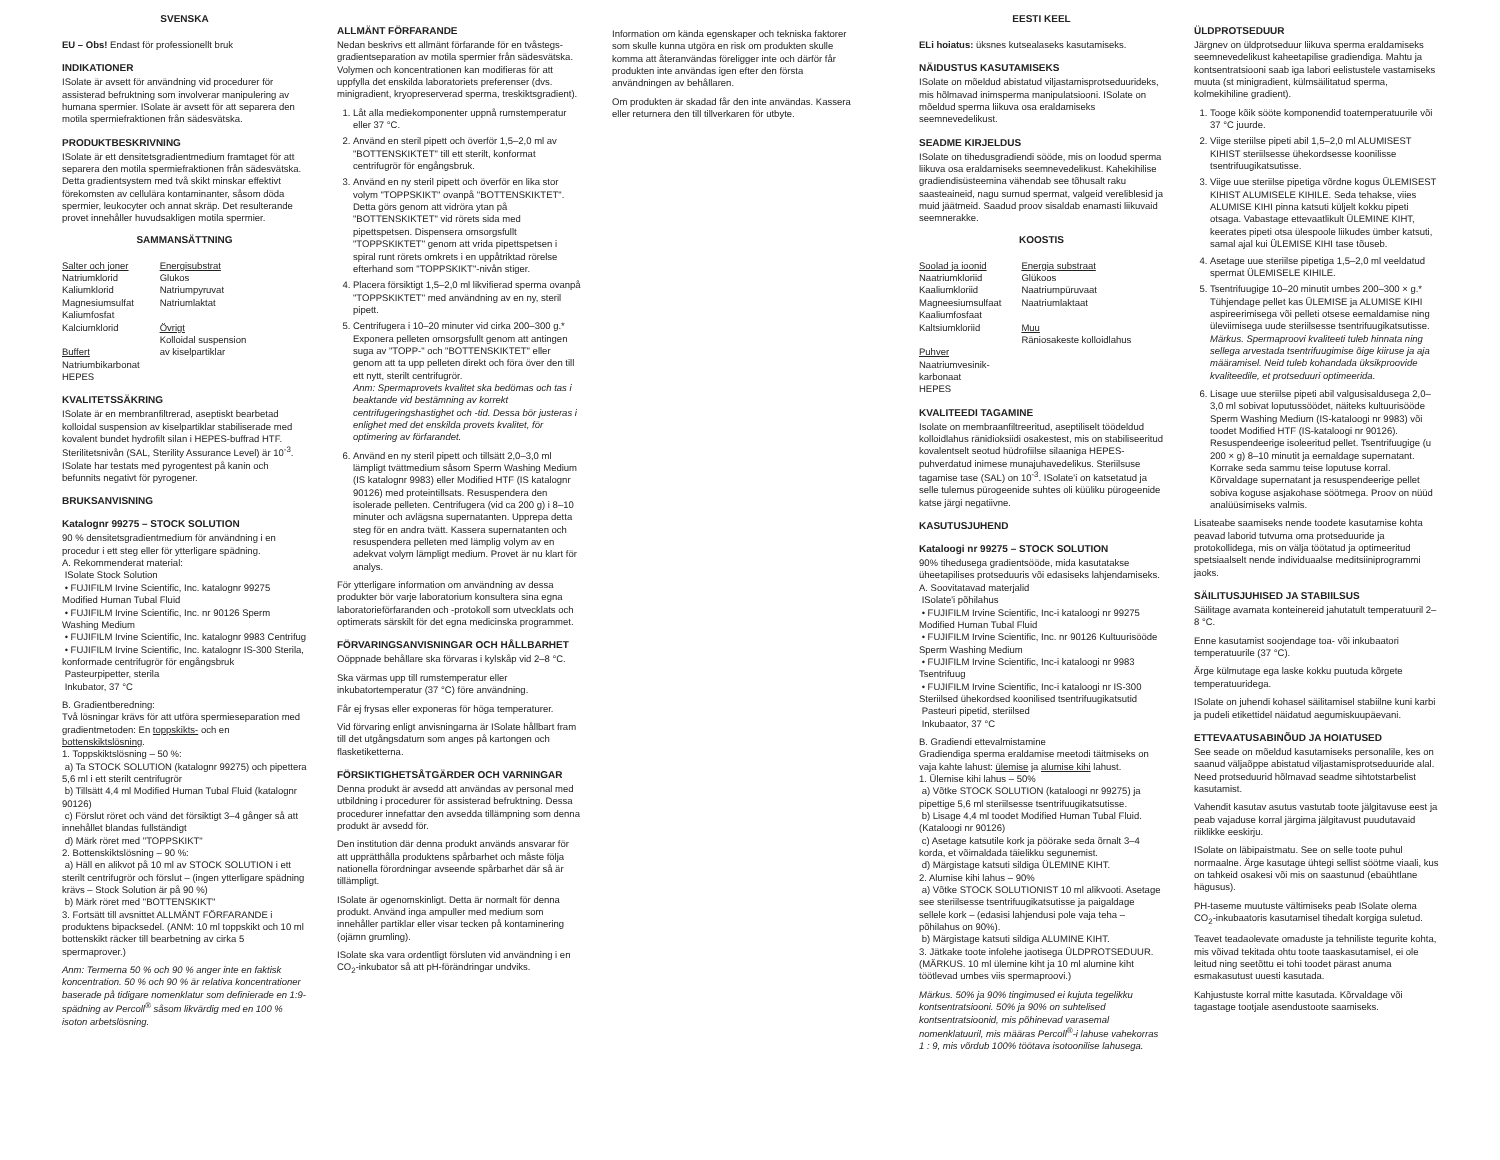SVENSKA
EU – Obs! Endast för professionellt bruk
INDIKATIONER
ISolate är avsett för användning vid procedurer för assisterad befruktning som involverar manipulering av humana spermier. ISolate är avsett för att separera den motila spermiefraktionen från sädesvätska.
PRODUKTBESKRIVNING
ISolate är ett densitetsgradientmedium framtaget för att separera den motila spermiefraktionen från sädesvätska. Detta gradientsystem med två skikt minskar effektivt förekomsten av cellulära kontaminanter, såsom döda spermier, leukocyter och annat skräp. Det resulterande provet innehåller huvudsakligen motila spermier.
SAMMANSÄTTNING
Salter och joner
Natriumklorid
Kaliumklorid
Magnesiumsulfat
Kaliumfosfat
Kalciumklorid
Buffert
Natriumbikarbonat
HEPES
Energisubstrat
Glukos
Natriumpyruvat
Natriumlaktat
Övrigt
Kolloidal suspension
av kiselpartiklar
KVALITETSSÄKRING
ISolate är en membranfiltrerad, aseptiskt bearbetad kolloidal suspension av kiselpartiklar stabiliserade med kovalent bundet hydrofilt silan i HEPES-buffrad HTF. Sterilitetsnivån (SAL, Sterility Assurance Level) är 10<sup>-3</sup>. ISolate har testats med pyrogentest på kanin och befunnits negativt för pyrogener.
BRUKSANVISNING
Katalognr 99275 – STOCK SOLUTION
90 % densitetsgradientmedium för användning i en procedur i ett steg eller för ytterligare spädning.
A. Rekommenderat material:
ISolate Stock Solution
• FUJIFILM Irvine Scientific, Inc. katalognr 99275 Modified Human Tubal Fluid
• FUJIFILM Irvine Scientific, Inc. nr 90126 Sperm Washing Medium
• FUJIFILM Irvine Scientific, Inc. katalognr 9983 Centrifug
• FUJIFILM Irvine Scientific, Inc. katalognr IS-300 Sterila, konformade centrifugrör för engångsbruk
Pasteurpipetter, sterila
Inkubator, 37 °C
B. Gradientberedning:
Två lösningar krävs för att utföra spermieseparation med gradientmetoden: En toppskikts- och en bottenskiktslösning.
1. Toppskiktslösning – 50 %:
a) Ta STOCK SOLUTION (katalognr 99275) och pipettera 5,6 ml i ett sterilt centrifugrör
b) Tillsätt 4,4 ml Modified Human Tubal Fluid (katalognr 90126)
c) Förslut röret och vänd det försiktigt 3–4 gånger så att innehållet blandas fullständigt
d) Märk röret med "TOPPSKIKT"
2. Bottenskiktslösning – 90 %:
a) Häll en alikvot på 10 ml av STOCK SOLUTION i ett sterilt centrifugrör och förslut – (ingen ytterligare spädning krävs – Stock Solution är på 90 %)
b) Märk röret med "BOTTENSKIKT"
3. Fortsätt till avsnittet ALLMÄNT FÖRFARANDE i produktens bipacksedel. (ANM: 10 ml toppskikt och 10 ml bottenskikt räcker till bearbetning av cirka 5 spermaprover.)
Anm: Termerna 50 % och 90 % anger inte en faktisk koncentration. 50 % och 90 % är relativa koncentrationer baserade på tidigare nomenklatur som definierade en 1:9-spädning av Percoll<sup>®</sup> såsom likvärdig med en 100 % isoton arbetslösning.
ALLMÄNT FÖRFARANDE
Nedan beskrivs ett allmänt förfarande för en tvåstegs-gradientseparation av motila spermier från sädesvätska. Volymen och koncentrationen kan modifieras för att uppfylla det enskilda laboratoriets preferenser (dvs. minigradient, kryopreserverad sperma, treskiktsgradient).
1. Låt alla mediekomponenter uppnå rumstemperatur eller 37 °C.
2. Använd en steril pipett och överför 1,5–2,0 ml av "BOTTENSKIKTET" till ett sterilt, konformat centrifugrör för engångsbruk.
3. Använd en ny steril pipett och överför en lika stor volym "TOPPSKIKT" ovanpå "BOTTENSKIKTET". Detta görs genom att vidröra ytan på "BOTTENSKIKTET" vid rörets sida med pipettspetsen. Dispensera omsorgsfullt "TOPPSKIKTET" genom att vrida pipettspetsen i spiral runt rörets omkrets i en uppåtriktad rörelse efterhand som "TOPPSKIKT"-nivån stiger.
4. Placera försiktigt 1,5–2,0 ml likvifierad sperma ovanpå "TOPPSKIKTET" med användning av en ny, steril pipett.
5. Centrifugera i 10–20 minuter vid cirka 200–300 g.* Exponera pelleten omsorgsfullt genom att antingen suga av "TOPP-" och "BOTTENSKIKTET" eller genom att ta upp pelleten direkt och föra över den till ett nytt, sterilt centrifugrör.
Anm: Spermaprovets kvalitet ska bedömas och tas i beaktande vid bestämning av korrekt centrifugeringshastighet och -tid. Dessa bör justeras i enlighet med det enskilda provets kvalitet, för optimering av förfarandet.
6. Använd en ny steril pipett och tillsätt 2,0–3,0 ml lämpligt tvättmedium såsom Sperm Washing Medium (IS katalognr 9983) eller Modified HTF (IS katalognr 90126) med proteintillsats. Resuspendera den isolerade pelleten. Centrifugera (vid ca 200 g) i 8–10 minuter och avlägsna supernatanten. Upprepa detta steg för en andra tvätt. Kassera supernatanten och resuspendera pelleten med lämplig volym av en adekvat volym lämpligt medium. Provet är nu klart för analys.
För ytterligare information om användning av dessa produkter bör varje laboratorium konsultera sina egna laboratorieförfaranden och -protokoll som utvecklats och optimerats särskilt för det egna medicinska programmet.
FÖRVARINGSANVISNINGAR OCH HÅLLBARHET
Oöppnade behållare ska förvaras i kylskåp vid 2–8 °C.
Ska värmas upp till rumstemperatur eller inkubatortemperatur (37 °C) före användning.
Får ej frysas eller exponeras för höga temperaturer.
Vid förvaring enligt anvisningarna är ISolate hållbart fram till det utgångsdatum som anges på kartongen och flasketiketterna.
FÖRSIKTIGHETSÅTGÄRDER OCH VARNINGAR
Denna produkt är avsedd att användas av personal med utbildning i procedurer för assisterad befruktning. Dessa procedurer innefattar den avsedda tillämpning som denna produkt är avsedd för.
Den institution där denna produkt används ansvarar för att upprätthålla produktens spårbarhet och måste följa nationella förordningar avseende spårbarhet där så är tillämpligt.
ISolate är ogenomskinligt. Detta är normalt för denna produkt. Använd inga ampuller med medium som innehåller partiklar eller visar tecken på kontaminering (ojämn grumling).
ISolate ska vara ordentligt försluten vid användning i en CO<sub>2</sub>-inkubator så att pH-förändringar undviks.
Information om kända egenskaper och tekniska faktorer som skulle kunna utgöra en risk om produkten skulle komma att återanvändas föreligger inte och därför får produkten inte användas igen efter den första användningen av behållaren.
Om produkten är skadad får den inte användas. Kassera eller returnera den till tillverkaren för utbyte.
EESTI KEEL
ELi hoiatus: üksnes kutsealaseks kasutamiseks.
NÄIDUSTUS KASUTAMISEKS
ISolate on mõeldud abistatud viljastamisprotseduurideks, mis hõlmavad inimsperma manipulatsiooni. ISolate on mõeldud sperma liikuva osa eraldamiseks seemnevedelikust.
SEADME KIRJELDUS
ISolate on tihedusgradiendi sööde, mis on loodud sperma liikuva osa eraldamiseks seemnevedelikust. Kahekihilise gradiendisüsteemina vähendab see tõhusalt raku saasteaineid, nagu surnud spermat, valgeid vereliblesid ja muid jäätmeid. Saadud proov sisaldab enamasti liikuvaid seemnerakke.
KOOSTIS
Soolad ja ioonid
Naatriumkloriid
Kaaliumkloriid
Magneesiumsulfaat
Kaaliumfosfaat
Kaltsiumkloriid
Puhver
Naatriumvesinik-
karbonaat
HEPES
Energia substraat
Glükoos
Naatriumpüruvaat
Naatriumlaktaat
Muu
Räniosakeste kolloidlahus
KVALITEEDI TAGAMINE
Isolate on membraanfiltreeritud, aseptiliselt töödeldud kolloidlahus ränidioksiidi osakestest, mis on stabiliseeritud kovalentselt seotud hüdrofiilse silaaniga HEPES-puhverdatud inimese munajuhavedelikus. Steriilsuse tagamise tase (SAL) on 10<sup>-3</sup>. ISolate'i on katsetatud ja selle tulemus pürogeenide suhtes oli küüliku pürogeenide katse järgi negatiivne.
KASUTUSJUHEND
Kataloogi nr 99275 – STOCK SOLUTION
90% tihedusega gradientsööde, mida kasutatakse üheetapilises protseduuris või edasiseks lahjendamiseks.
A. Soovitatavad materjalid
ISolate'i põhilahus
• FUJIFILM Irvine Scientific, Inc-i kataloogi nr 99275 Modified Human Tubal Fluid
• FUJIFILM Irvine Scientific, Inc. nr 90126 Kultuurisööde Sperm Washing Medium
• FUJIFILM Irvine Scientific, Inc-i kataloogi nr 9983 Tsentrifuug
• FUJIFILM Irvine Scientific, Inc-i kataloogi nr IS-300 Steriilsed ühekordsed koonilised tsentrifuugikatsutid
Pasteuri pipetid, steriilsed
Inkubaator, 37 °C
B. Gradiendi ettevalmistamine
Gradiendiga sperma eraldamise meetodi täitmiseks on vaja kahte lahust: ülemise ja alumise kihi lahust.
1. Ülemise kihi lahus – 50%
a) Võtke STOCK SOLUTION (kataloogi nr 99275) ja pipettige 5,6 ml steriilsesse tsentrifuugikatsutisse.
b) Lisage 4,4 ml toodet Modified Human Tubal Fluid. (Kataloogi nr 90126)
c) Asetage katsutile kork ja pöörake seda õrnalt 3–4 korda, et võimaldada täielikku segunemist.
d) Märgistage katsuti sildiga ÜLEMINE KIHT.
2. Alumise kihi lahus – 90%
a) Võtke STOCK SOLUTIONIST 10 ml alikvooti. Asetage see steriilsesse tsentrifuugikatsutisse ja paigaldage sellele kork – (edasisi lahjendusi pole vaja teha – põhilahus on 90%).
b) Märgistage katsuti sildiga ALUMINE KIHT.
3. Jätkake toote infolehe jaotisega ÜLDPROTSEDUUR. (MÄRKUS. 10 ml ülemine kiht ja 10 ml alumine kiht töötlevad umbes viis spermaproovi.)
Märkus. 50% ja 90% tingimused ei kujuta tegelikku kontsentratsiooni. 50% ja 90% on suhtelised kontsentratsioonid, mis põhinevad varasemal nomenklatuuril, mis määras Percoll<sup>®</sup>-i lahuse vahekorras 1 : 9, mis võrdub 100% töötava isotoonilise lahusega.
ÜLDPROTSEDUUR
Järgnev on üldprotseduur liikuva sperma eraldamiseks seemnevedelikust kaheetapilise gradiendiga. Mahtu ja kontsentratsiooni saab iga labori eelistustele vastamiseks muuta (st minigradient, külmsäilitatud sperma, kolmekihiline gradient).
1. Tooge kõik sööte komponendid toatemperatuurile või 37 °C juurde.
2. Viige steriilse pipeti abil 1,5–2,0 ml ALUMISEST KIHIST steriilsesse ühekordsesse koonilisse tsentrifuugikatsutisse.
3. Viige uue steriilse pipetiga võrdne kogus ÜLEMISEST KIHIST ALUMISELE KIHILE. Seda tehakse, viies ALUMISE KIHI pinna katsuti küljelt kokku pipeti otsaga. Vabastage ettevaatlikult ÜLEMINE KIHT, keerates pipeti otsa ülespoole liikudes ümber katsuti, samal ajal kui ÜLEMISE KIHI tase tõuseb.
4. Asetage uue steriilse pipetiga 1,5–2,0 ml veeldatud spermat ÜLEMISELE KIHILE.
5. Tsentrifuugige 10–20 minutit umbes 200–300 × g.* Tühjendage pellet kas ÜLEMISE ja ALUMISE KIHI aspireerimisega või pelleti otsese eemaldamise ning üleviimisega uude steriilsesse tsentrifuugikatsutisse.
Märkus. Spermaproovi kvaliteeti tuleb hinnata ning sellega arvestada tsentrifuugimise õige kiiruse ja aja määramisel. Neid tuleb kohandada üksikproovide kvaliteedile, et protseduuri optimeerida.
6. Lisage uue steriilse pipeti abil valgusisaldusega 2,0–3,0 ml sobivat loputussöödet, näiteks kultuurisööde Sperm Washing Medium (IS-kataloogi nr 9983) või toodet Modified HTF (IS-kataloogi nr 90126). Resuspendeerige isoleeritud pellet. Tsentrifuugige (u 200 × g) 8–10 minutit ja eemaldage supernatant. Korrake seda sammu teise loputuse korral. Kõrvaldage supernatant ja resuspendeerige pellet sobiva koguse asjakohase söötmega. Proov on nüüd analüüsimiseks valmis.
Lisateabe saamiseks nende toodete kasutamise kohta peavad laborid tutvuma oma protseduuride ja protokollidega, mis on välja töötatud ja optimeeritud spetsiaalselt nende individuaalse meditsiiniprogrammi jaoks.
SÄILITUSJUHISED JA STABIILSUS
Säilitage avamata konteinereid jahutatult temperatuuril 2–8 °C.
Enne kasutamist soojendage toa- või inkubaatori temperatuurile (37 °C).
Ärge külmutage ega laske kokku puutuda kõrgete temperatuuridega.
ISolate on juhendi kohasel säilitamisel stabiilne kuni karbi ja pudeli etikettidel näidatud aegumiskuupäevani.
ETTEVAATUSABINÕUD JA HOIATUSED
See seade on mõeldud kasutamiseks personalile, kes on saanud väljaõppe abistatud viljastamisprotseduuride alal. Need protseduurid hõlmavad seadme sihtotstarbelist kasutamist.
Vahendit kasutav asutus vastutab toote jälgitavuse eest ja peab vajaduse korral järgima jälgitavust puudutavaid riiklikke eeskirju.
ISolate on läbipaistmatu. See on selle toote puhul normaalne. Ärge kasutage ühtegi sellist söötme viaali, kus on tahkeid osakesi või mis on saastunud (ebaühtlane hägusus).
PH-taseme muutuste vältimiseks peab ISolate olema CO<sub>2</sub>-inkubaatoris kasutamisel tihedalt korgiga suletud.
Teavet teadaolevate omaduste ja tehniliste tegurite kohta, mis võivad tekitada ohtu toote taaskasutamisel, ei ole leitud ning seetõttu ei tohi toodet pärast anuma esmakasutust uuesti kasutada.
Kahjustuste korral mitte kasutada. Kõrvaldage või tagastage tootjale asendustoote saamiseks.